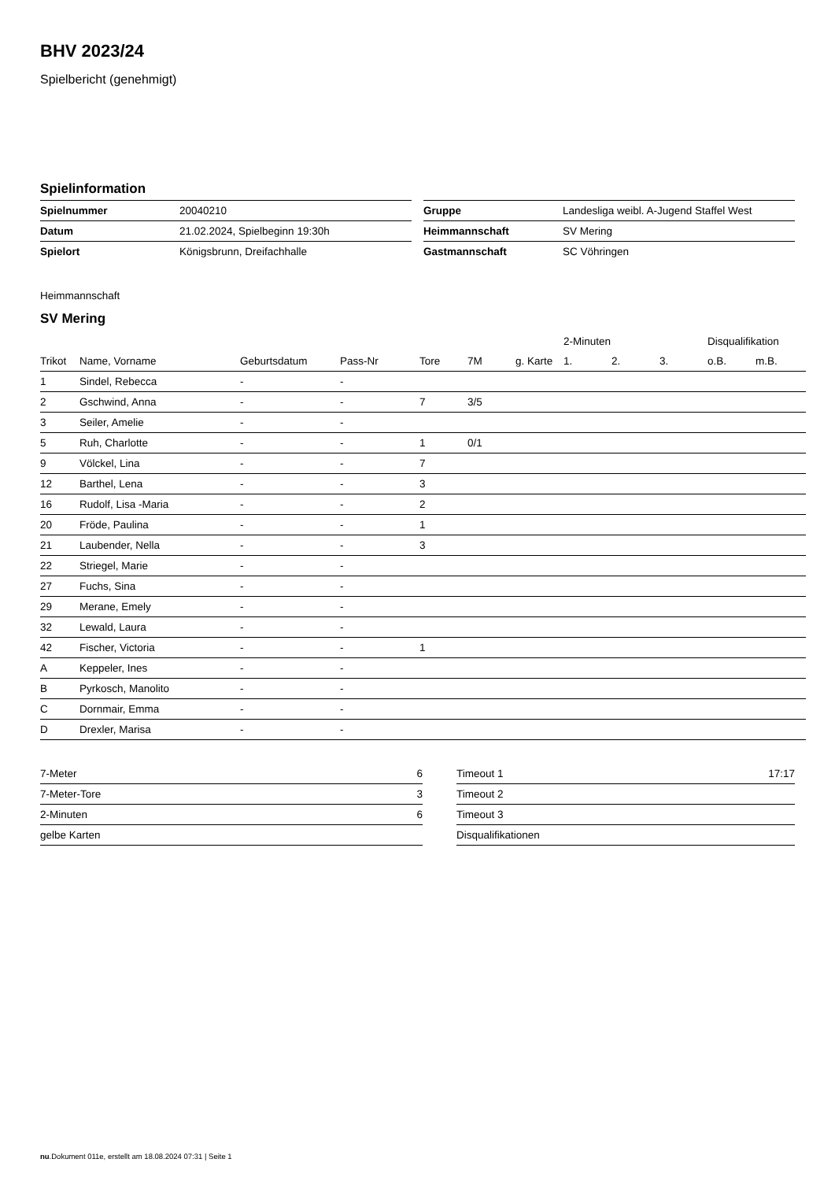BHV 2023/24
Spielbericht (genehmigt)
Spielinformation
| Spielnummer | 20040210 |
| Datum | 21.02.2024, Spielbeginn 19:30h |
| Spielort | Königsbrunn, Dreifachhalle |
| Gruppe | Landesliga weibl. A-Jugend Staffel West |
| Heimmannschaft | SV Mering |
| Gastmannschaft | SC Vöhringen |
Heimmannschaft
SV Mering
| | | | | | | | 2-Minuten | | | Disqualifikation | |
| --- | --- | --- | --- | --- | --- | --- | --- | --- | --- | --- | --- |
| Trikot | Name, Vorname | Geburtsdatum | Pass-Nr | Tore | 7M | g. Karte | 1. | 2. | 3. | o.B. | m.B. |
| 1 | Sindel, Rebecca | - | - | | | | | | | | |
| 2 | Gschwind, Anna | - | - | 7 | 3/5 | | | | | | |
| 3 | Seiler, Amelie | - | - | | | | | | | | |
| 5 | Ruh, Charlotte | - | - | 1 | 0/1 | | | | | | |
| 9 | Völckel, Lina | - | - | 7 | | | | | | | |
| 12 | Barthel, Lena | - | - | 3 | | | | | | | |
| 16 | Rudolf, Lisa -Maria | - | - | 2 | | | | | | | |
| 20 | Fröde, Paulina | - | - | 1 | | | | | | | |
| 21 | Laubender, Nella | - | - | 3 | | | | | | | |
| 22 | Striegel, Marie | - | - | | | | | | | | |
| 27 | Fuchs, Sina | - | - | | | | | | | | |
| 29 | Merane, Emely | - | - | | | | | | | | |
| 32 | Lewald, Laura | - | - | | | | | | | | |
| 42 | Fischer, Victoria | - | - | 1 | | | | | | | |
| A | Keppeler, Ines | - | - | | | | | | | | |
| B | Pyrkosch, Manolito | - | - | | | | | | | | |
| C | Dornmair, Emma | - | - | | | | | | | | |
| D | Drexler, Marisa | - | - | | | | | | | | |
| 7-Meter | 6 |
| 7-Meter-Tore | 3 |
| 2-Minuten | 6 |
| gelbe Karten | |
| Timeout 1 | 17:17 |
| Timeout 2 | |
| Timeout 3 | |
| Disqualifikationen | |
nu.Dokument 011e, erstellt am 18.08.2024 07:31 | Seite 1